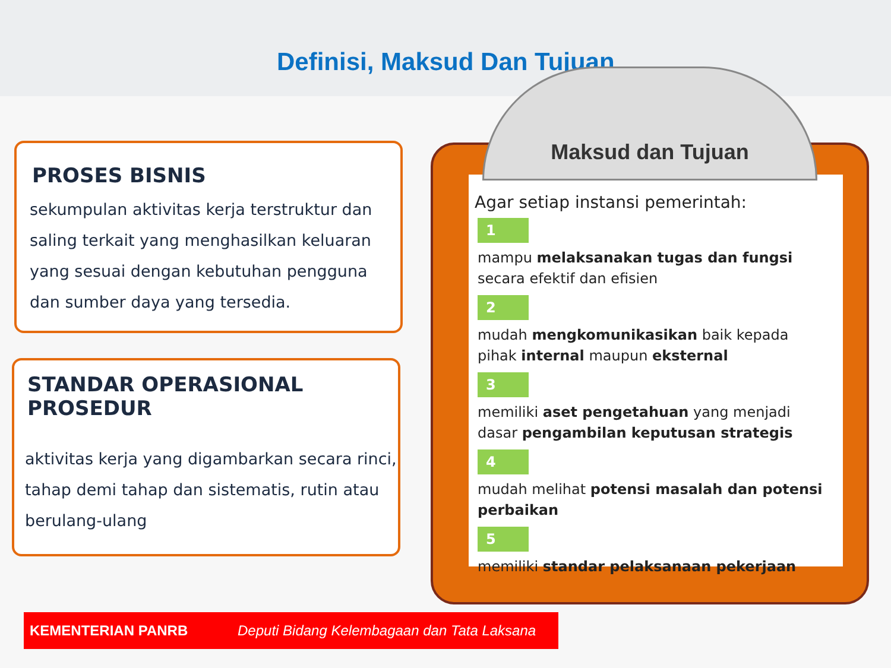Definisi, Maksud Dan Tujuan
PROSES BISNIS
sekumpulan aktivitas kerja terstruktur dan saling terkait yang menghasilkan keluaran yang sesuai dengan kebutuhan pengguna dan sumber daya yang tersedia.
STANDAR OPERASIONAL PROSEDUR
aktivitas kerja yang digambarkan secara rinci, tahap demi tahap dan sistematis, rutin atau berulang-ulang
Agar setiap instansi pemerintah:
1
mampu melaksanakan tugas dan fungsi
secara efektif dan efisien
2
mudah mengkomunikasikan baik kepada
pihak internal maupun eksternal
3
memiliki aset pengetahuan yang menjadi
dasar pengambilan keputusan strategis
4
mudah melihat potensi masalah dan potensi perbaikan
5
memiliki standar pelaksanaan pekerjaan
Maksud dan Tujuan
KEMENTERIAN PANRB Deputi Bidang Kelembagaan dan Tata Laksana